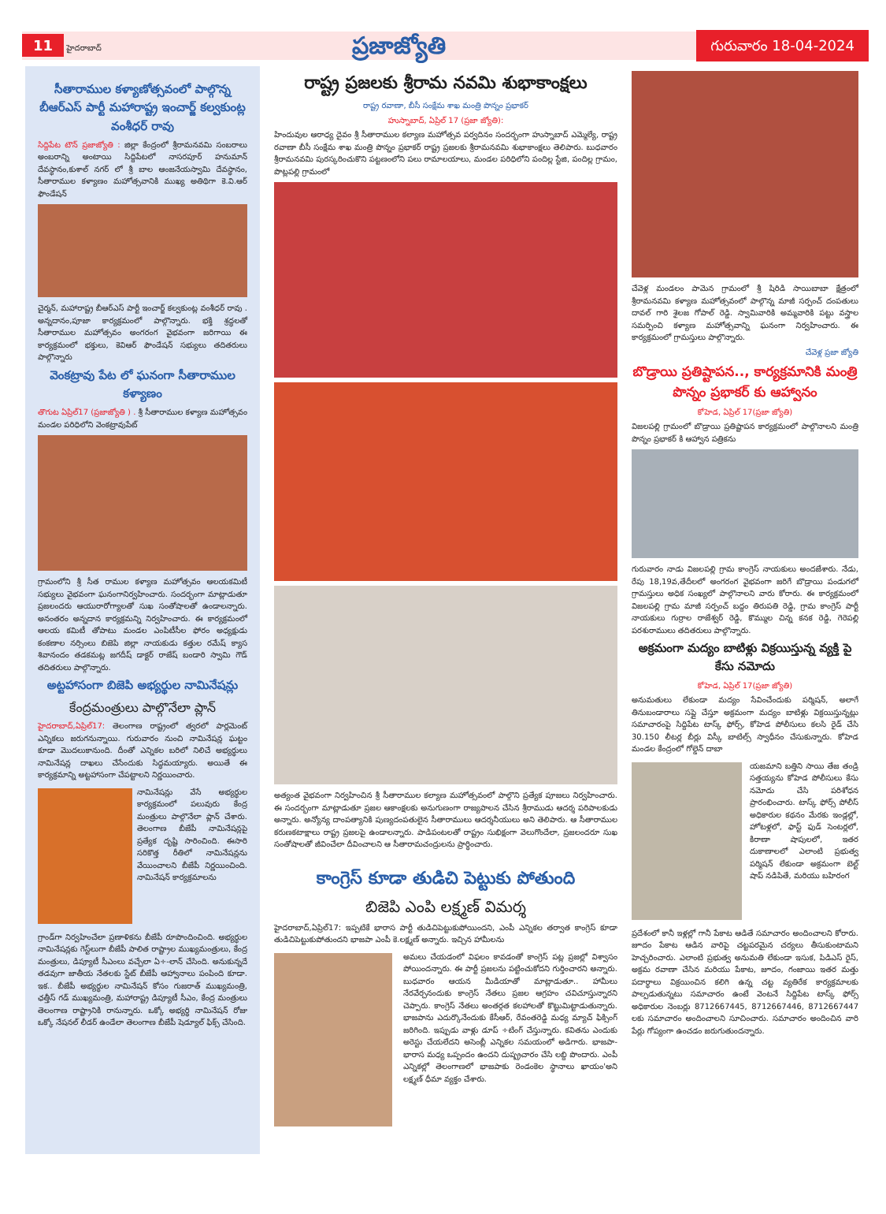11 హైదరాబాద్
ప్రజాజ్యోతి
గురువారం 18-04-2024
సీతారాముల కళ్యాణోత్సవంలో పాల్గొన్న బీఆర్ఎస్ పార్టీ మహారాష్ట్ర ఇంచార్జ్ కల్వకుంట్ల వంశీధర్ రావు
సిద్దిపేట టౌన్ ప్రజాజ్యోతి : జిల్లా కేంద్రంలో శ్రీరామనవమి సంబరాలు అంబరాన్ని అంటాయి సిద్దిపేటలో నాసరపూర్ హనుమాన్ దేవస్థానం,కుశాల్ నగర్ లో శ్రీ బాల ఆంజనేయస్వామి దేవస్థానం, సీతారాముల కళ్యాణం మహోత్సవానికి ముఖ్య అతిథిగా కె.వి.ఆర్ ఫౌండేషన్
చైర్మన్, మహారాష్ట్ర బీఆర్ఎస్ పార్టీ ఇంచార్జ్ కల్వకుంట్ల వంశీధర్ రావు . అన్నదానం,పూజా కార్యక్రమంలో పాల్గొన్నారు. భక్తి శ్రద్ధలతో సీతారాముల మహోత్సవం అంగరంగ వైభవంగా జరిగాయి ఈ కార్యక్రమంలో భక్తులు, కెవిఆర్ ఫౌండేషన్ సభ్యులు తదితరులు పాల్గొన్నారు
వెంకట్రావు పేట లో ఘనంగా సీతారాముల కళ్యాణం
తొగుట ఏప్రిల్17 (ప్రజాజ్యోతి ) . శ్రీ సీతారాముల కళ్యాణ మహోత్సవం మండల పరిధిలోని వెంకట్రావుపేట్
గ్రామంలోని శ్రీ సీత రాముల కళ్యాణ మహోత్సవం ఆలయకమిటీ సభ్యులు వైభవంగా ఘనంగానిర్వహించారు. సందర్భంగా మాట్లాడుతూ ప్రజలందరు ఆయురారోగ్యాలతో సుఖ సంతోషాలతో ఉండాలన్నారు. అనంతరం అన్నదాన కార్యక్రమన్ని నిర్వహించారు. ఈ కార్యక్రమంలో ఆలయ కమిటీ తోపాటు మండల ఎంపిటీసీల ఫోరం అధ్యక్షుడు కంకణాల నర్సింలు బిజెపి జిల్లా నాయకుడు కత్తుల రమేష్ క్యాస శివానందం తడకమట్ల జగదీష్ డాక్టర్ రాజేష్ బండారి స్వామి గౌడ్ తదితరులు పాల్గొన్నారు.
అట్టహాసంగా బిజెపి అభ్యర్థుల నామినేషన్లు
కేంద్రమంత్రులు పాల్గొనేలా ప్లాన్
హైదరాబాద్,ఏప్రిల్17: తెలంగాణ రాష్ట్రంలో త్వరలో పార్లమెంట్ ఎన్నికలు జరుగనున్నాయి. గురువారం నుంచి నామినేషన్ల ఘట్టం కూడా మొదలుకానుంది. దీంతో ఎన్నికల బరిలో నిలిచే అభ్యర్థులు నామినేషన్ల దాఖలు చేసేందుకు సిద్ధమయ్యారు. అయితే ఈ కార్యక్రమాన్ని అట్టహాసంగా చేపట్టాలని నిర్ణయించారు.
నామినేషన్లు వేసే అభ్యర్థుల కార్యక్రమంలో పలువురు కేంద్ర మంత్రులు పాల్గొనేలా ప్లాన్ చేశారు. తెలంగాణ బీజేపీ నామినేషన్లపై ప్రత్యేక దృష్టి సారించింది. ఈసారి సరికొత్త రీతిలో నామినేషన్లను వేయించాలని బీజేపీ నిర్ణయించింది. నామినేషన్ కార్యక్రమాలను
గ్రాండ్‌గా నిర్వహించేలా ప్రణాళికను బీజేపీ రూపొందించింది. అభ్యర్థుల నామినేషన్లకు గెస్ట్‌లుగా బీజేపీ పాలిత రాష్ట్రాల ముఖ్యమంత్రులు, కేంద్ర మంత్రులు, డిప్యూటీ సీఎంలు వచ్చేలా ఏ÷-లాన్ చేసింది. అనుకున్నదే తడవుగా జాతీయ నేతలకు స్టేట్ బీజేపీ ఆహ్వానాలు పంపింది కూడా. ఇక.. బీజేపీ అభ్యర్థుల నామినేషన్ కోసం గుజరాత్ ముఖ్యమంత్రి, ఛత్తీస్ గడ్ ముఖ్యమంత్రి, మహారాష్ట్ర డిప్యూటీ సీఎం, కేంద్ర మంత్రులు తెలంగాణ రాష్ట్రానికి రానున్నారు. ఒక్కో అభ్యర్థి నామినేషన్ రోజు ఒక్కో నేషనల్ లీడర్ ఉండేలా తెలంగాణ బీజేపీ షెడ్యూల్ ఫిక్స్ చేసింది.
రాష్ట్ర ప్రజలకు శ్రీరామ నవమి శుభాకాంక్షలు
రాష్ట్ర రవాణా, బీసీ సంక్షేమ శాఖ మంత్రి పొన్నం ప్రభాకర్
హుస్నాబాద్, ఏప్రిల్ 17 (ప్రజా జ్యోతి):
హిందువుల ఆరాధ్య దైవం శ్రీ సీతారాముల కల్యాణ మహోత్సవ పర్వదినం సందర్భంగా హుస్నాబాద్ ఎమ్మెల్యే, రాష్ట్ర రవాణా బీసీ సంక్షేమ శాఖ మంత్రి పొన్నం ప్రభాకర్ రాష్ట్ర ప్రజలకు శ్రీరామనవమి శుభాకాంక్షలు తెలిపారు. బుధవారం శ్రీరామనవమి పురస్కరించుకొని పట్టణంలోని పలు రామాలయాలు, మండల పరిధిలోని పందిల్ల స్టేజి, పందిల్ల గ్రామం, పొట్లపల్లి గ్రామంలో
అత్యంత వైభవంగా నిర్వహించిన శ్రీ సీతారాముల కల్యాణ మహోత్సవంలో పాల్గొని ప్రత్యేక పూజలు నిర్వహించారు. ఈ సందర్భంగా మాట్లాడుతూ ప్రజల ఆకాంక్షలకు అనుగుణంగా రాజ్యపాలన చేసిన శ్రీరాముడు ఆదర్శ పరిపాలకుడు అన్నారు. అన్యోన్య దాంపత్యానికి పుణ్యదంపతులైన సీతారాములు ఆదర్శనీయులు అని తెలిపారు. ఆ సీతారాముల కరుణకటాక్షాలు రాష్ట్ర ప్రజలపై ఉండాలన్నారు. పాడిపంటలతో రాష్ట్రం సుభిక్షంగా వెలుగొందేలా, ప్రజలందరూ సుఖ సంతోషాలతో జీవించేలా దీవించాలని ఆ సీతారామచంద్రులను ప్రార్థించారు.
కాంగ్రెస్ కూడా తుడిచి పెట్టుకు పోతుంది
బిజెపి ఎంపి లక్ష్మణ్ విమర్శ
హైదరాబాద్,ఏప్రిల్17: ఇప్పటికే భారాస పార్టీ తుడిచిపెట్టుకుపోయిందని, ఎంపీ ఎన్నికల తర్వాత కాంగ్రెస్ కూడా తుడిచిపెట్టుకుపోతుందని భాజపా ఎంపీ కె.లక్ష్మణ్ అన్నారు. ఇచ్చిన హామీలను
అమలు చేయడంలో విఫలం కావడంతో కాంగ్రెస్ పట్ల ప్రజల్లో విశ్వాసం పోయిందన్నారు. ఈ పార్టీ ప్రజలను పట్టించుకోదని గుర్తించారని అన్నారు. బుధవారం ఆయన మీడియాతో మాట్లాడుతూ.. హామీలు నేరవేర్చనందుకు కాంగ్రెస్ నేతలు ప్రజల ఆగ్రహం చవిచూస్తున్నారని చెప్పారు. కాంగ్రెస్ నేతలు అంతర్గత కలహాలతో కొట్టుమిట్టాడుతున్నారు. భాజపాను ఎదుర్కొనేందుకు కేసీఆర్, రేవంతరెడ్డి మధ్య మ్యాచ్ ఫిక్సింగ్ జరిగింది. ఇప్పుడు వాళ్లు డూప్ ÷టింగ్ చేస్తున్నారు. కవితను ఎందుకు అరెస్టు చేయలేదని అసెంబ్లీ ఎన్నికల సమయంలో అడిగారు. భాజపా-భారాస మధ్య ఒప్పందం ఉందని దుష్ప్రచారం చేసి లబ్ది పొందారు. ఎంపీ ఎన్నికల్లో తెలంగాణలో భాజపాకు రెండంకెల స్థానాలు ఖాయం'అని లక్ష్మణ్ ధీమా వ్యక్తం చేశారు.
చేవెళ్ల మండలం పామెన గ్రామంలో శ్రీ షిరిడి సాయిబాబా క్షేత్రంలో శ్రీరామనవమి కళ్యాణ మహోత్సవంలో పాల్గొన్న మాజీ సర్పంచ్ దంపతులు దావల్ గారి శైలజ గోపాల్ రెడ్డి. స్వామివారికి అమ్మవారికి పట్టు వస్త్రాల సమర్పించి కళ్యాణ మహోత్సవాన్ని ఘనంగా నిర్వహించారు. ఈ కార్యక్రమంలో గ్రామస్తులు పాల్గొన్నారు.
చేవెళ్ల ప్రజా జ్యోతి
బొడ్రాయి ప్రతిష్టాపన.., కార్యక్రమానికి మంత్రి పొన్నం ప్రభాకర్ కు ఆహ్వానం
కోహెడ, ఏప్రిల్ 17(ప్రజా జ్యోతి)
విజలపల్లి గ్రామంలో బొడ్రాయి ప్రతిష్టాపన కార్యక్రమంలో పాల్గొనాలని మంత్రి పొన్నం ప్రభాకర్ కి ఆహ్వాన పత్రికను
గురువారం నాడు విజలపల్లి గ్రామ కాంగ్రెస్ నాయకులు అందజేశారు. నేడు, రేపు 18,19వ,తేదీలలో అంగరంగ వైభవంగా జరిగే బొడ్రాయి పండుగలో గ్రామస్తులు అధిక సంఖ్యలో పాల్గొనాలని వారు కోరారు. ఈ కార్యక్రమంలో విజలపల్లి గ్రామ మాజీ సర్పంచ్ బద్దం తిరుపతి రెడ్డి, గ్రామ కాంగ్రెస్ పార్టీ నాయకులు గుర్రాల రాజేశ్వర్ రెడ్డి, కొమ్ముల చిన్న కనక రెడ్డి, గెరెపల్లి పరశురాములు తదితరులు పాల్గొన్నారు.
అక్రమంగా మద్యం బాటిళ్లు విక్రయిస్తున్న వ్యక్తి పై కేసు నమోదు
కోహెడ, ఏప్రిల్ 17(ప్రజా జ్యోతి)
అనుమతులు లేకుండా మద్యం సేవించేందుకు పర్మిషన్, అలాగే తినుబండారాలు సప్లై చేస్తూ అక్రమంగా మద్యం బాటిళ్లు విక్రయిస్తున్నట్లు సమాచారంపై సిద్దిపేట టాస్క్ ఫోర్స్, కోహెడ పోలీసులు కలసి రైడ్ చేసి 30.150 లీటర్ల బీర్లు విస్కీ బాటిల్స్ స్వాధీనం చేసుకున్నారు. కోహెడ మండల కేంద్రంలో గోల్డెన్ దాబా
యజమాని బత్తిని సాయి తేజ తండ్రి సత్తయ్యను కోహెడ పోలీసులు కేసు నమోదు చేసి పరిశోధన ప్రారంభించారు. టాస్క్ ఫోర్స్ పోలీస్ అధికారుల కథనం మేరకు ఇండ్లల్లో, హోటళ్లలో, ఫాస్ట్ ఫుడ్ సెంటర్లలో, కిరాణా షాపులలో, ఇతర దుకాణాలలో ఎలాంటి ప్రభుత్వ పర్మిషన్ లేకుండా అక్రమంగా బెల్ట్ షాప్ నడిపితే, మరియు బహిరంగ
ప్రదేశంలో కానీ ఇళ్లల్లో గానీ పేకాట ఆడితే సమాచారం అందించాలని కోరారు. జూదం పేకాట ఆడిన వారిపై చట్టపరమైన చర్యలు తీసుకుంటామని హెచ్చరించారు. ఎలాంటి ప్రభుత్వ అనుమతి లేకుండా ఇసుక, పిడిఎస్ రైస్, అక్రమ రవాణా చేసిన మరియు పేకాట, జూదం, గంజాయి ఇతర మత్తు పదార్థాలు విక్రయించిన కలిగి ఉన్న చట్ట వ్యతిరేక కార్యక్రమాలకు పాల్పడుతున్నటు సమాచారం ఉంటే వెంటనే సిద్దిపేట టాస్క్ ఫోర్స్ అధికారుల నెంబర్లు 8712667445, 8712667446, 8712667447 లకు సమాచారం అందించాలని సూచించారు. సమాచారం అందించిన వారి పేర్లు గోప్యంగా ఉంచడం జరుగుతుందన్నారు.